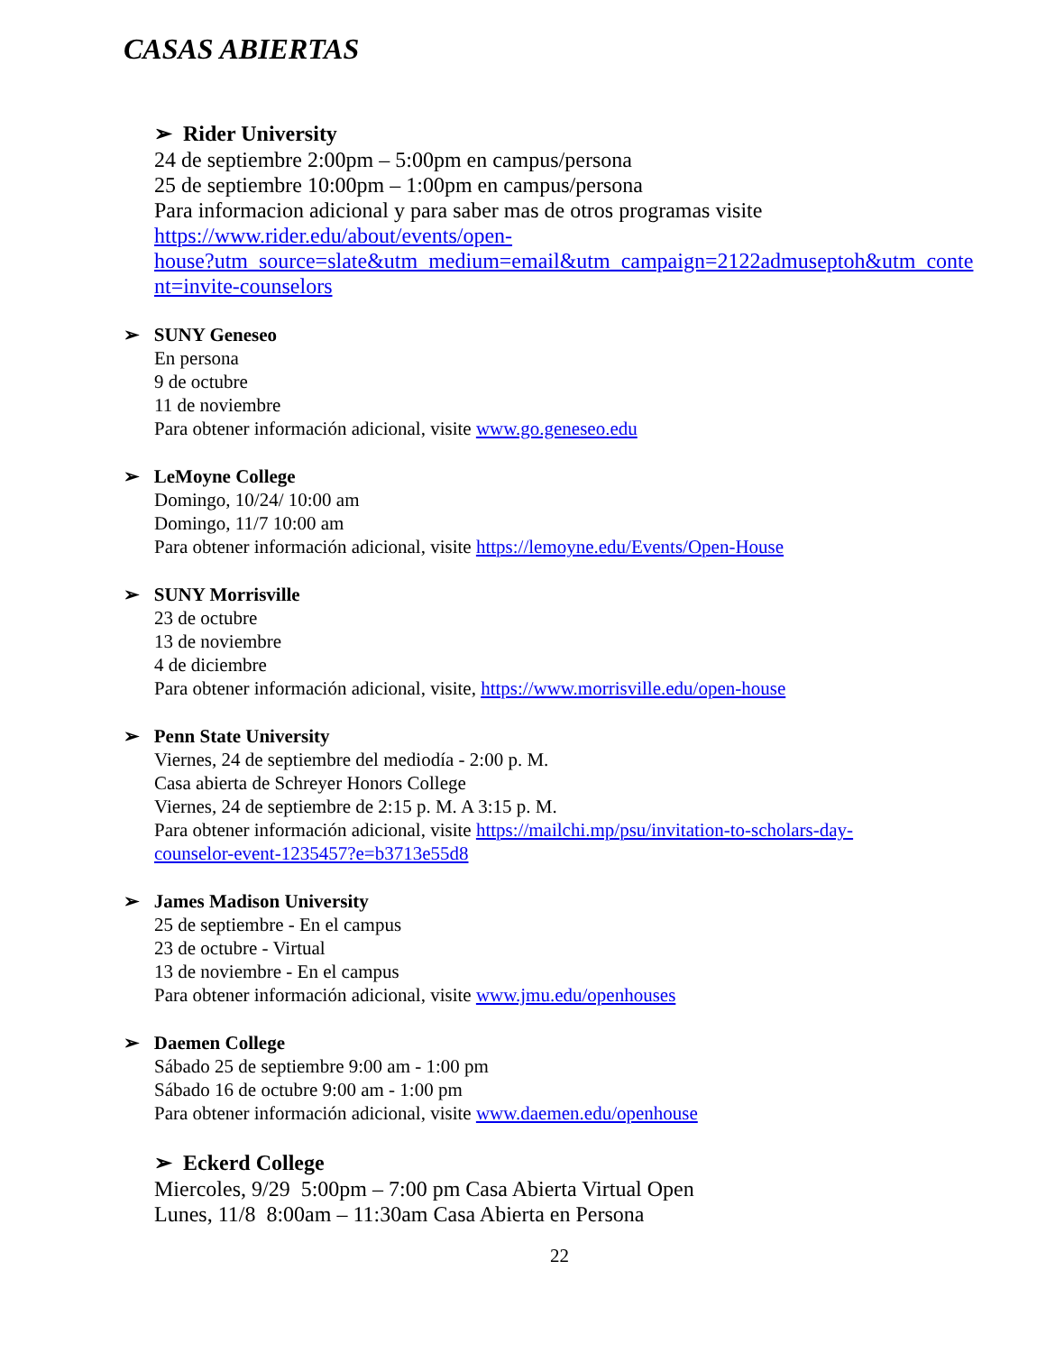CASAS ABIERTAS
➢ Rider University
24 de septiembre 2:00pm – 5:00pm en campus/persona
25 de septiembre 10:00pm – 1:00pm en campus/persona
Para informacion adicional y para saber mas de otros programas visite
https://www.rider.edu/about/events/open-
house?utm_source=slate&utm_medium=email&utm_campaign=2122admuseptoh&utm_conte
nt=invite-counselors
➢ SUNY Geneseo
En persona
9 de octubre
11 de noviembre
Para obtener información adicional, visite www.go.geneseo.edu
➢ LeMoyne College
Domingo, 10/24/ 10:00 am
Domingo, 11/7 10:00 am
Para obtener información adicional, visite https://lemoyne.edu/Events/Open-House
➢ SUNY Morrisville
23 de octubre
13 de noviembre
4 de diciembre
Para obtener información adicional, visite, https://www.morrisville.edu/open-house
➢ Penn State University
Viernes, 24 de septiembre del mediodía - 2:00 p. M.
Casa abierta de Schreyer Honors College
Viernes, 24 de septiembre de 2:15 p. M. A 3:15 p. M.
Para obtener información adicional, visite https://mailchi.mp/psu/invitation-to-scholars-day-
counselor-event-1235457?e=b3713e55d8
➢ James Madison University
25 de septiembre - En el campus
23 de octubre - Virtual
13 de noviembre - En el campus
Para obtener información adicional, visite www.jmu.edu/openhouses
➢ Daemen College
Sábado 25 de septiembre 9:00 am - 1:00 pm
Sábado 16 de octubre 9:00 am - 1:00 pm
Para obtener información adicional, visite www.daemen.edu/openhouse
➢ Eckerd College
Miercoles, 9/29 5:00pm – 7:00 pm Casa Abierta Virtual Open
Lunes, 11/8 8:00am – 11:30am Casa Abierta en Persona
22